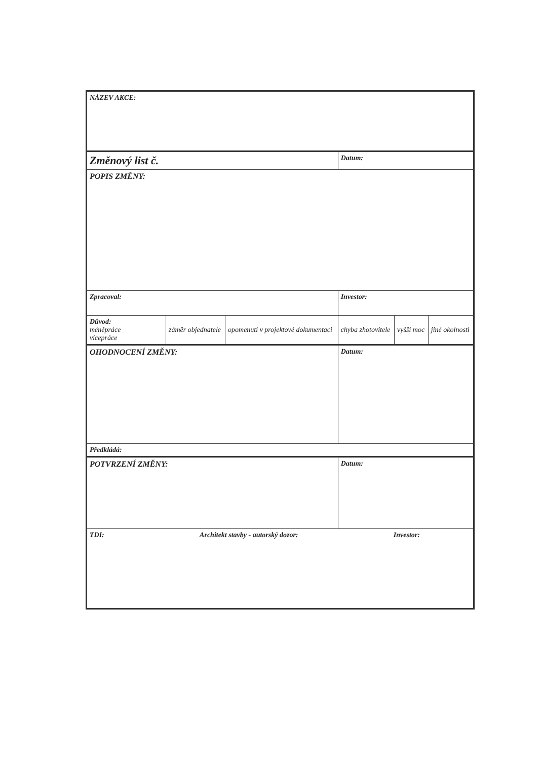| NÁZEV AKCE: | | | | | |
| Změnový list č. | | | Datum: | | |
| POPIS ZMĚNY: | | | | | |
| Zpracoval: | | | Investor: | | |
| Důvod: méněpráce vícepráce | záměr objednatele | opomenutí v projektové dokumentaci | chyba zhotovitele | vyšší moc | jiné okolnosti |
| OHODNOCENÍ ZMĚNY: | | | Datum: | | |
| Předkládá: | | | | | |
| POTVRZENÍ ZMĚNY: | | | Datum: | | |
| TDI: Architekt stavby - autorský dozor: Investor: | | | | | |